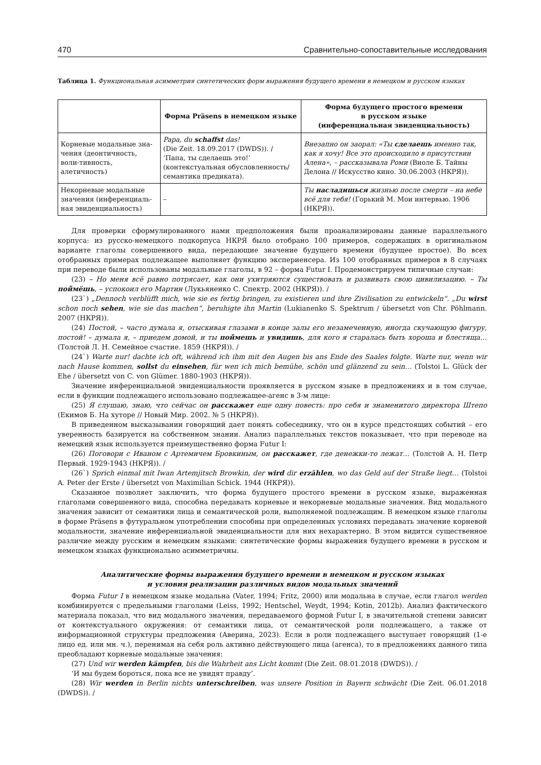470 Сравнительно-сопоставительные исследования
Таблица 1. Функциональная асимметрия синтетических форм выражения будущего времени в немецком и русском языках
| | Форма Präsens в немецком языке | Форма будущего простого времени в русском языке (инференциальная эвиденциальность) |
| --- | --- | --- |
| Корневые модальные зна-чения (деонтичность, воли-тивность, алетичность) | Papa, du schaffst das! (Die Zeit. 18.09.2017 (DWDS)). / ‘Папа, ты сделаешь это!’ (контекстуальная обусловленность/ семантика предиката). | Внезапно он заорал: «Ты сделаешь именно так, как я хочу! Все это происходило в присутствии Алена», – рассказывала Роми (Виоле Б. Тайны Делона // Искусство кино. 30.06.2003 (НКРЯ)). |
| Некорневые модальные значения (инференциаль-ная эвиденциальность) | – | Ты насладишься жизнью после смерти – на небе всё для тебя! (Горький М. Мои интервью. 1906 (НКРЯ)). |
Для проверки сформулированного нами предположения были проанализированы данные параллельного корпуса: из русско-немецкого подкорпуса НКРЯ было отобрано 100 примеров, содержащих в оригинальном варианте глаголы совершенного вида, передающие значение будущего времени (будущее простое). Во всех отобранных примерах подлежащее выполняет функцию экспериенсера. Из 100 отобранных примеров в 8 случаях при переводе были использованы модальные глаголы, в 92 – форма Futur I. Продемонстрируем типичные случаи:
(23) – Но меня всё равно потрясает, как они ухитряются существовать и развивать свою цивилизацию. – Ты поймёшь, – успокоил его Мартин (Лукьяненко С. Спектр. 2002 (НКРЯ)). /
(23`) „Dennoch verblüfft mich, wie sie es fertig bringen, zu existieren und ihre Zivilisation zu entwickeln“. „Du wirst schon noch sehen, wie sie das machen“, beruhigte ihn Martin (Lukianenko S. Spektrum / übersetzt von Chr. Pöhlmann. 2007 (НКРЯ)).
(24) Постой, – часто думала я, отыскивая глазами в конце залы его незамеченную, иногда скучающую фигуру, постой! – думала я, – приедем домой, и ты поймешь и увидишь, для кого я старалась быть хороша и блестяща… (Толстой Л. Н. Семейное счастие. 1859 (НКРЯ)). /
(24`) Warte nur! dachte ich oft, während ich ihm mit den Augen bis ans Ende des Saales folgte. Warte nur, wenn wir nach Hause kommen, sollst du einsehen, für wen ich mich bemühe, schön und glänzend zu sein… (Tolstoi L. Glück der Ehe / übersetzt von C. von Glümer. 1880-1903 (НКРЯ)).
Значение инференциальной эвиденциальности проявляется в русском языке в предложениях и в том случае, если в функции подлежащего использовано подлежащее-агенс в 3-м лице:
(25) Я слушаю, знаю, что сейчас он расскажет еще одну повесть: про себя и знаменитого директора Штепо (Екимов Б. На хуторе // Новый Мир. 2002. № 5 (НКРЯ)).
В приведенном высказывании говорящий дает понять собеседнику, что он в курсе предстоящих событий – его уверенность базируется на собственном знании. Анализ параллельных текстов показывает, что при переводе на немецкий язык используется преимущественно форма Futur I:
(26) Поговори с Иваном с Артемичем Бровкиным, он расскажет, где денежки-то лежат… (Толстой А. Н. Петр Первый. 1929-1943 (НКРЯ)). /
(26`) Sprich einmal mit Iwan Artemjitsch Browkin, der wird dir erzählen, wo das Geld auf der Straße liegt… (Tolstoi A. Peter der Erste / übersetzt von Maximilian Schick. 1944 (НКРЯ)).
Сказанное позволяет заключить, что форма будущего простого времени в русском языке, выраженная глаголами совершенного вида, способна передавать корневые и некорневые модальные значения. Вид модального значения зависит от семантики лица и семантической роли, выполняемой подлежащим. В немецком языке глаголы в форме Präsens в футуральном употреблении способны при определенных условиях передавать значение корневой модальности, значение инференциальной эвиденциальности для них нехарактерно. В этом видится существенное различие между русским и немецким языками: синтетические формы выражения будущего времени в русском и немецком языках функционально асимметричны.
Аналитические формы выражения будущего времени в немецком и русском языках
и условия реализации различных видов модальных значений
Форма Futur I в немецком языке модальна (Vater, 1994; Fritz, 2000) или модальна в случае, если глагол werden комбинируется с предельными глаголами (Leiss, 1992; Hentschel, Weydt, 1994; Kotin, 2012b). Анализ фактического материала показал, что вид модального значения, передаваемого формой Futur I, в значительной степени зависит от контекстуального окружения: от семантики лица, от семантической роли подлежащего, а также от информационной структуры предложения (Аверина, 2023). Если в роли подлежащего выступает говорящий (1-е лицо ед. или мн. ч.), перенимая на себя роль активно действующего лица (агенса), то в предложениях данного типа преобладают корневые модальные значения:
(27) Und wir werden kämpfen, bis die Wahrheit ans Licht kommt (Die Zeit. 08.01.2018 (DWDS)). /
‘И мы будем бороться, пока все не увидят правду’.
(28) Wir werden in Berlin nichts unterschreiben, was unsere Position in Bayern schwächt (Die Zeit. 06.01.2018 (DWDS)). /